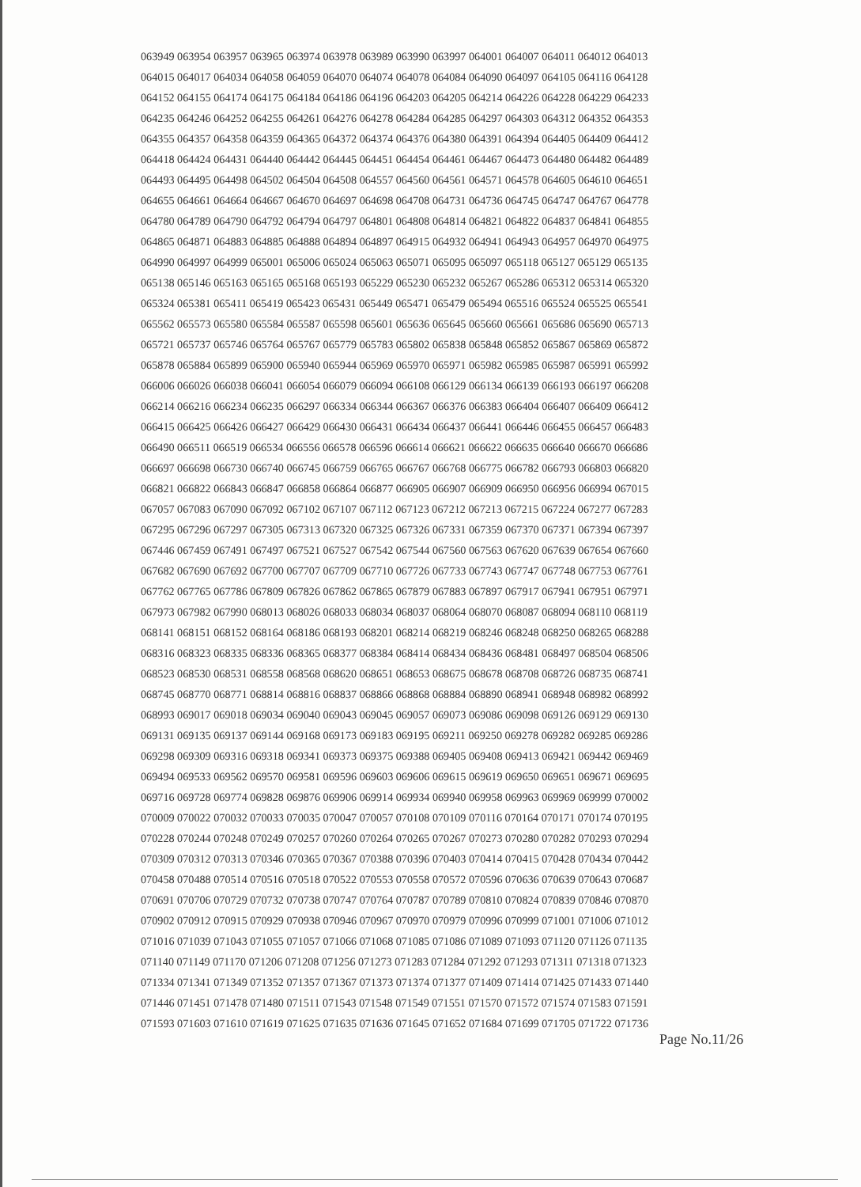| 063949 063954 063957 063965 063974 063978 063989 063990 063997 064001 064007 064011 064012 064013 |
| 064015 064017 064034 064058 064059 064070 064074 064078 064084 064090 064097 064105 064116 064128 |
| 064152 064155 064174 064175 064184 064186 064196 064203 064205 064214 064226 064228 064229 064233 |
| 064235 064246 064252 064255 064261 064276 064278 064284 064285 064297 064303 064312 064352 064353 |
| 064355 064357 064358 064359 064365 064372 064374 064376 064380 064391 064394 064405 064409 064412 |
| 064418 064424 064431 064440 064442 064445 064451 064454 064461 064467 064473 064480 064482 064489 |
| 064493 064495 064498 064502 064504 064508 064557 064560 064561 064571 064578 064605 064610 064651 |
| 064655 064661 064664 064667 064670 064697 064698 064708 064731 064736 064745 064747 064767 064778 |
| 064780 064789 064790 064792 064794 064797 064801 064808 064814 064821 064822 064837 064841 064855 |
| 064865 064871 064883 064885 064888 064894 064897 064915 064932 064941 064943 064957 064970 064975 |
| 064990 064997 064999 065001 065006 065024 065063 065071 065095 065097 065118 065127 065129 065135 |
| 065138 065146 065163 065165 065168 065193 065229 065230 065232 065267 065286 065312 065314 065320 |
| 065324 065381 065411 065419 065423 065431 065449 065471 065479 065494 065516 065524 065525 065541 |
| 065562 065573 065580 065584 065587 065598 065601 065636 065645 065660 065661 065686 065690 065713 |
| 065721 065737 065746 065764 065767 065779 065783 065802 065838 065848 065852 065867 065869 065872 |
| 065878 065884 065899 065900 065940 065944 065969 065970 065971 065982 065985 065987 065991 065992 |
| 066006 066026 066038 066041 066054 066079 066094 066108 066129 066134 066139 066193 066197 066208 |
| 066214 066216 066234 066235 066297 066334 066344 066367 066376 066383 066404 066407 066409 066412 |
| 066415 066425 066426 066427 066429 066430 066431 066434 066437 066441 066446 066455 066457 066483 |
| 066490 066511 066519 066534 066556 066578 066596 066614 066621 066622 066635 066640 066670 066686 |
| 066697 066698 066730 066740 066745 066759 066765 066767 066768 066775 066782 066793 066803 066820 |
| 066821 066822 066843 066847 066858 066864 066877 066905 066907 066909 066950 066956 066994 067015 |
| 067057 067083 067090 067092 067102 067107 067112 067123 067212 067213 067215 067224 067277 067283 |
| 067295 067296 067297 067305 067313 067320 067325 067326 067331 067359 067370 067371 067394 067397 |
| 067446 067459 067491 067497 067521 067527 067542 067544 067560 067563 067620 067639 067654 067660 |
| 067682 067690 067692 067700 067707 067709 067710 067726 067733 067743 067747 067748 067753 067761 |
| 067762 067765 067786 067809 067826 067862 067865 067879 067883 067897 067917 067941 067951 067971 |
| 067973 067982 067990 068013 068026 068033 068034 068037 068064 068070 068087 068094 068110 068119 |
| 068141 068151 068152 068164 068186 068193 068201 068214 068219 068246 068248 068250 068265 068288 |
| 068316 068323 068335 068336 068365 068377 068384 068414 068434 068436 068481 068497 068504 068506 |
| 068523 068530 068531 068558 068568 068620 068651 068653 068675 068678 068708 068726 068735 068741 |
| 068745 068770 068771 068814 068816 068837 068866 068868 068884 068890 068941 068948 068982 068992 |
| 068993 069017 069018 069034 069040 069043 069045 069057 069073 069086 069098 069126 069129 069130 |
| 069131 069135 069137 069144 069168 069173 069183 069195 069211 069250 069278 069282 069285 069286 |
| 069298 069309 069316 069318 069341 069373 069375 069388 069405 069408 069413 069421 069442 069469 |
| 069494 069533 069562 069570 069581 069596 069603 069606 069615 069619 069650 069651 069671 069695 |
| 069716 069728 069774 069828 069876 069906 069914 069934 069940 069958 069963 069969 069999 070002 |
| 070009 070022 070032 070033 070035 070047 070057 070108 070109 070116 070164 070171 070174 070195 |
| 070228 070244 070248 070249 070257 070260 070264 070265 070267 070273 070280 070282 070293 070294 |
| 070309 070312 070313 070346 070365 070367 070388 070396 070403 070414 070415 070428 070434 070442 |
| 070458 070488 070514 070516 070518 070522 070553 070558 070572 070596 070636 070639 070643 070687 |
| 070691 070706 070729 070732 070738 070747 070764 070787 070789 070810 070824 070839 070846 070870 |
| 070902 070912 070915 070929 070938 070946 070967 070970 070979 070996 070999 071001 071006 071012 |
| 071016 071039 071043 071055 071057 071066 071068 071085 071086 071089 071093 071120 071126 071135 |
| 071140 071149 071170 071206 071208 071256 071273 071283 071284 071292 071293 071311 071318 071323 |
| 071334 071341 071349 071352 071357 071367 071373 071374 071377 071409 071414 071425 071433 071440 |
| 071446 071451 071478 071480 071511 071543 071548 071549 071551 071570 071572 071574 071583 071591 |
| 071593 071603 071610 071619 071625 071635 071636 071645 071652 071684 071699 071705 071722 071736 |
Page No.11/26